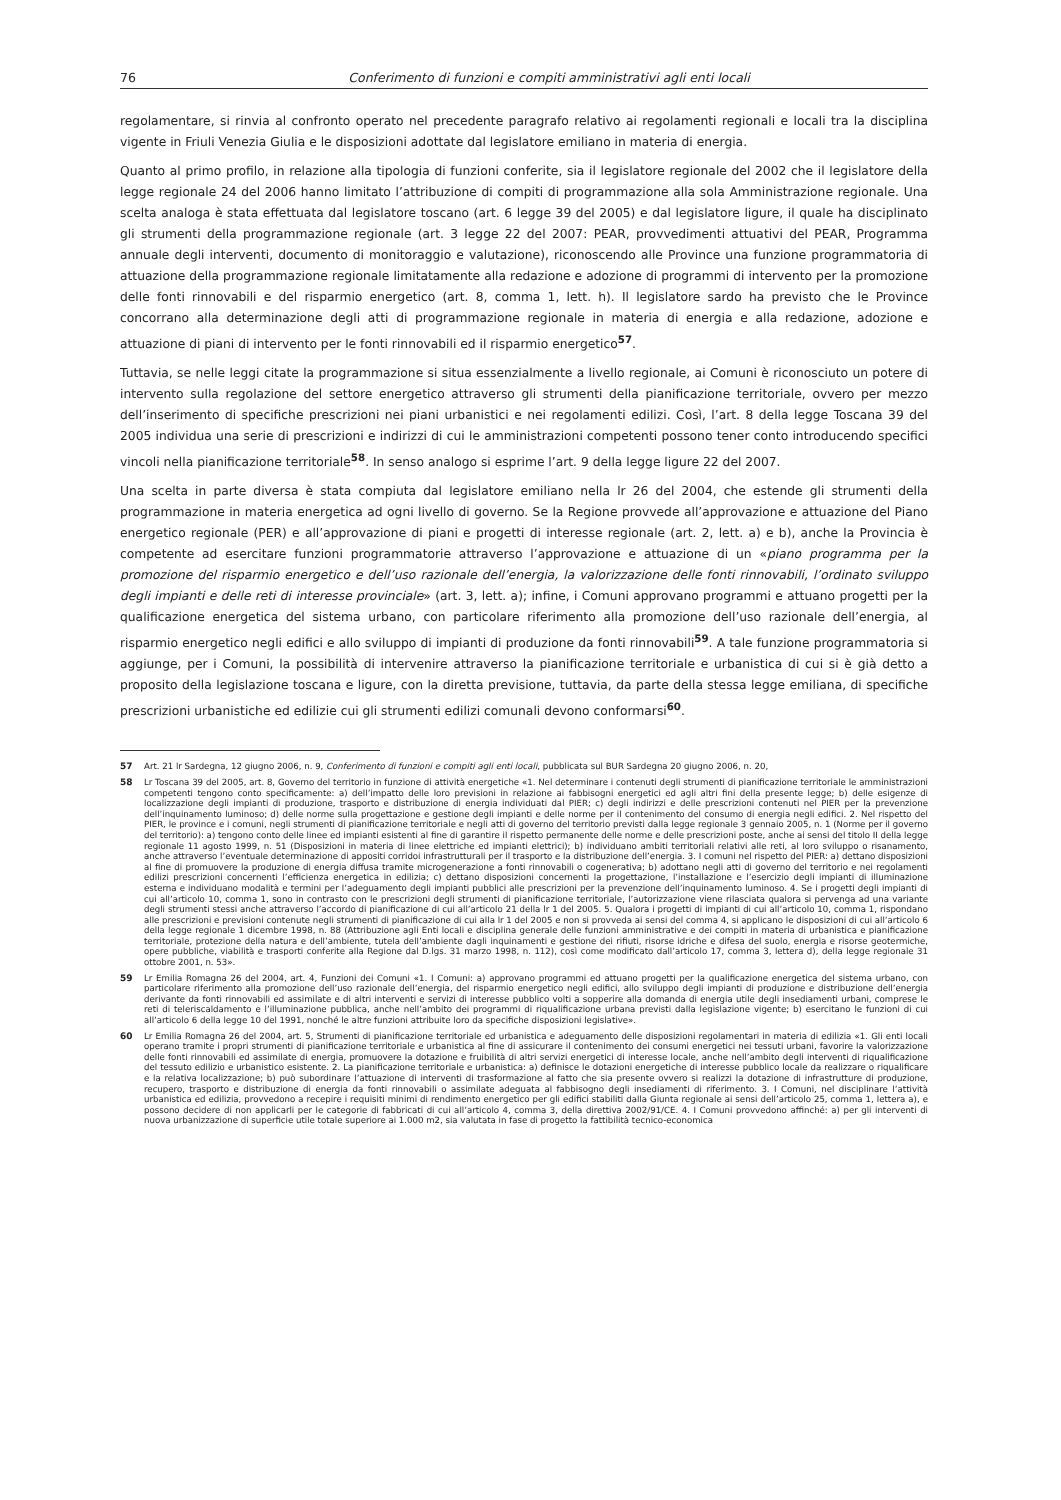76 Conferimento di funzioni e compiti amministrativi agli enti locali
regolamentare, si rinvia al confronto operato nel precedente paragrafo relativo ai regolamenti regionali e locali tra la disciplina vigente in Friuli Venezia Giulia e le disposizioni adottate dal legislatore emiliano in materia di energia.
Quanto al primo profilo, in relazione alla tipologia di funzioni conferite, sia il legislatore regionale del 2002 che il legislatore della legge regionale 24 del 2006 hanno limitato l’attribuzione di compiti di programmazione alla sola Amministrazione regionale. Una scelta analoga è stata effettuata dal legislatore toscano (art. 6 legge 39 del 2005) e dal legislatore ligure, il quale ha disciplinato gli strumenti della programmazione regionale (art. 3 legge 22 del 2007: PEAR, provvedimenti attuativi del PEAR, Programma annuale degli interventi, documento di monitoraggio e valutazione), riconoscendo alle Province una funzione programmatoria di attuazione della programmazione regionale limitatamente alla redazione e adozione di programmi di intervento per la promozione delle fonti rinnovabili e del risparmio energetico (art. 8, comma 1, lett. h). Il legislatore sardo ha previsto che le Province concorrano alla determinazione degli atti di programmazione regionale in materia di energia e alla redazione, adozione e attuazione di piani di intervento per le fonti rinnovabili ed il risparmio energetico<sup>57</sup>.
Tuttavia, se nelle leggi citate la programmazione si situa essenzialmente a livello regionale, ai Comuni è riconosciuto un potere di intervento sulla regolazione del settore energetico attraverso gli strumenti della pianificazione territoriale, ovvero per mezzo dell’inserimento di specifiche prescrizioni nei piani urbanistici e nei regolamenti edilizi. Così, l’art. 8 della legge Toscana 39 del 2005 individua una serie di prescrizioni e indirizzi di cui le amministrazioni competenti possono tener conto introducendo specifici vincoli nella pianificazione territoriale<sup>58</sup>. In senso analogo si esprime l’art. 9 della legge ligure 22 del 2007.
Una scelta in parte diversa è stata compiuta dal legislatore emiliano nella lr 26 del 2004, che estende gli strumenti della programmazione in materia energetica ad ogni livello di governo. Se la Regione provvede all’approvazione e attuazione del Piano energetico regionale (PER) e all’approvazione di piani e progetti di interesse regionale (art. 2, lett. a) e b), anche la Provincia è competente ad esercitare funzioni programmatorie attraverso l’approvazione e attuazione di un «piano programma per la promozione del risparmio energetico e dell’uso razionale dell’energia, la valorizzazione delle fonti rinnovabili, l’ordinato sviluppo degli impianti e delle reti di interesse provinciale» (art. 3, lett. a); infine, i Comuni approvano programmi e attuano progetti per la qualificazione energetica del sistema urbano, con particolare riferimento alla promozione dell’uso razionale dell’energia, al risparmio energetico negli edifici e allo sviluppo di impianti di produzione da fonti rinnovabili<sup>59</sup>. A tale funzione programmatoria si aggiunge, per i Comuni, la possibilità di intervenire attraverso la pianificazione territoriale e urbanistica di cui si è già detto a proposito della legislazione toscana e ligure, con la diretta previsione, tuttavia, da parte della stessa legge emiliana, di specifiche prescrizioni urbanistiche ed edilizie cui gli strumenti edilizi comunali devono conformarsi<sup>60</sup>.
57 Art. 21 lr Sardegna, 12 giugno 2006, n. 9, Conferimento di funzioni e compiti agli enti locali, pubblicata sul BUR Sardegna 20 giugno 2006, n. 20,
58 Lr Toscana 39 del 2005, art. 8, Governo del territorio in funzione di attività energetiche «1. Nel determinare i contenuti degli strumenti di pianificazione territoriale le amministrazioni competenti tengono conto specificamente: a) dell’impatto delle loro previsioni in relazione ai fabbisogni energetici ed agli altri fini della presente legge; b) delle esigenze di localizzazione degli impianti di produzione, trasporto e distribuzione di energia individuati dal PIER; c) degli indirizzi e delle prescrizioni contenuti nel PIER per la prevenzione dell’inquinamento luminoso; d) delle norme sulla progettazione e gestione degli impianti e delle norme per il contenimento del consumo di energia negli edifici. 2. Nel rispetto del PIER, le province e i comuni, negli strumenti di pianificazione territoriale e negli atti di governo del territorio previsti dalla legge regionale 3 gennaio 2005, n. 1 (Norme per il governo del territorio): a) tengono conto delle linee ed impianti esistenti al fine di garantire il rispetto permanente delle norme e delle prescrizioni poste, anche ai sensi del titolo II della legge regionale 11 agosto 1999, n. 51 (Disposizioni in materia di linee elettriche ed impianti elettrici); b) individuano ambiti territoriali relativi alle reti, al loro sviluppo o risanamento, anche attraverso l’eventuale determinazione di appositi corridoi infrastrutturali per il trasporto e la distribuzione dell’energia. 3. I comuni nel rispetto del PIER: a) dettano disposizioni al fine di promuovere la produzione di energia diffusa tramite microgenerazione a fonti rinnovabili o cogenerativa; b) adottano negli atti di governo del territorio e nei regolamenti edilizi prescrizioni concernenti l’efficienza energetica in edilizia; c) dettano disposizioni concernenti la progettazione, l’installazione e l’esercizio degli impianti di illuminazione esterna e individuano modalità e termini per l’adeguamento degli impianti pubblici alle prescrizioni per la prevenzione dell’inquinamento luminoso. 4. Se i progetti degli impianti di cui all’articolo 10, comma 1, sono in contrasto con le prescrizioni degli strumenti di pianificazione territoriale, l’autorizzazione viene rilasciata qualora si pervenga ad una variante degli strumenti stessi anche attraverso l’accordo di pianificazione di cui all’articolo 21 della lr 1 del 2005. 5. Qualora i progetti di impianti di cui all’articolo 10, comma 1, rispondano alle prescrizioni e previsioni contenute negli strumenti di pianificazione di cui alla lr 1 del 2005 e non si provveda ai sensi del comma 4, si applicano le disposizioni di cui all’articolo 6 della legge regionale 1 dicembre 1998, n. 88 (Attribuzione agli Enti locali e disciplina generale delle funzioni amministrative e dei compiti in materia di urbanistica e pianificazione territoriale, protezione della natura e dell’ambiente, tutela dell’ambiente dagli inquinamenti e gestione dei rifiuti, risorse idriche e difesa del suolo, energia e risorse geotermiche, opere pubbliche, viabilità e trasporti conferite alla Regione dal D.lgs. 31 marzo 1998, n. 112), così come modificato dall’articolo 17, comma 3, lettera d), della legge regionale 31 ottobre 2001, n. 53».
59 Lr Emilia Romagna 26 del 2004, art. 4, Funzioni dei Comuni «1. I Comuni: a) approvano programmi ed attuano progetti per la qualificazione energetica del sistema urbano, con particolare riferimento alla promozione dell’uso razionale dell’energia, del risparmio energetico negli edifici, allo sviluppo degli impianti di produzione e distribuzione dell’energia derivante da fonti rinnovabili ed assimilate e di altri interventi e servizi di interesse pubblico volti a sopperire alla domanda di energia utile degli insediamenti urbani, comprese le reti di teleriscaldamento e l’illuminazione pubblica, anche nell’ambito dei programmi di riqualificazione urbana previsti dalla legislazione vigente; b) esercitano le funzioni di cui all’articolo 6 della legge 10 del 1991, nonché le altre funzioni attribuite loro da specifiche disposizioni legislative».
60 Lr Emilia Romagna 26 del 2004, art. 5, Strumenti di pianificazione territoriale ed urbanistica e adeguamento delle disposizioni regolamentari in materia di edilizia «1. Gli enti locali operano tramite i propri strumenti di pianificazione territoriale e urbanistica al fine di assicurare il contenimento dei consumi energetici nei tessuti urbani, favorire la valorizzazione delle fonti rinnovabili ed assimilate di energia, promuovere la dotazione e fruibilità di altri servizi energetici di interesse locale, anche nell’ambito degli interventi di riqualificazione del tessuto edilizio e urbanistico esistente. 2. La pianificazione territoriale e urbanistica: a) definisce le dotazioni energetiche di interesse pubblico locale da realizzare o riqualificare e la relativa localizzazione; b) può subordinare l’attuazione di interventi di trasformazione al fatto che sia presente ovvero si realizzi la dotazione di infrastrutture di produzione, recupero, trasporto e distribuzione di energia da fonti rinnovabili o assimilate adeguata al fabbisogno degli insediamenti di riferimento. 3. I Comuni, nel disciplinare l’attività urbanistica ed edilizia, provvedono a recepire i requisiti minimi di rendimento energetico per gli edifici stabiliti dalla Giunta regionale ai sensi dell’articolo 25, comma 1, lettera a), e possono decidere di non applicarli per le categorie di fabbricati di cui all’articolo 4, comma 3, della direttiva 2002/91/CE. 4. I Comuni provvedono affinché: a) per gli interventi di nuova urbanizzazione di superficie utile totale superiore ai 1.000 m2, sia valutata in fase di progetto la fattibilità tecnico-economica